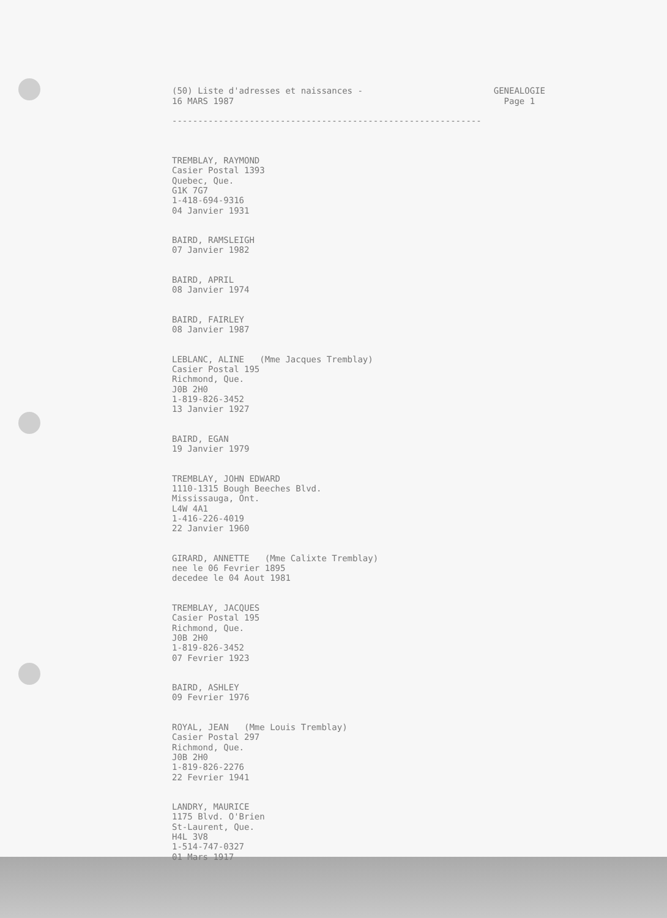(50) Liste d'adresses et naissances - 16 MARS 1987
GENEALOGIE Page 1
------------------------------------------------------------
TREMBLAY, RAYMOND Casier Postal 1393 Quebec, Que. G1K 7G7 1-418-694-9316 04 Janvier 1931
BAIRD, RAMSLEIGH 07 Janvier 1982
BAIRD, APRIL 08 Janvier 1974
BAIRD, FAIRLEY 08 Janvier 1987
LEBLANC, ALINE (Mme Jacques Tremblay) Casier Postal 195 Richmond, Que. J0B 2H0 1-819-826-3452 13 Janvier 1927
BAIRD, EGAN 19 Janvier 1979
TREMBLAY, JOHN EDWARD 1110-1315 Bough Beeches Blvd. Mississauga, Ont. L4W 4A1 1-416-226-4019 22 Janvier 1960
GIRARD, ANNETTE (Mme Calixte Tremblay) nee le 06 Fevrier 1895 decedee le 04 Aout 1981
TREMBLAY, JACQUES Casier Postal 195 Richmond, Que. J0B 2H0 1-819-826-3452 07 Fevrier 1923
BAIRD, ASHLEY 09 Fevrier 1976
ROYAL, JEAN (Mme Louis Tremblay) Casier Postal 297 Richmond, Que. J0B 2H0 1-819-826-2276 22 Fevrier 1941
LANDRY, MAURICE 1175 Blvd. O'Brien St-Laurent, Que. H4L 3V8 1-514-747-0327 01 Mars 1917